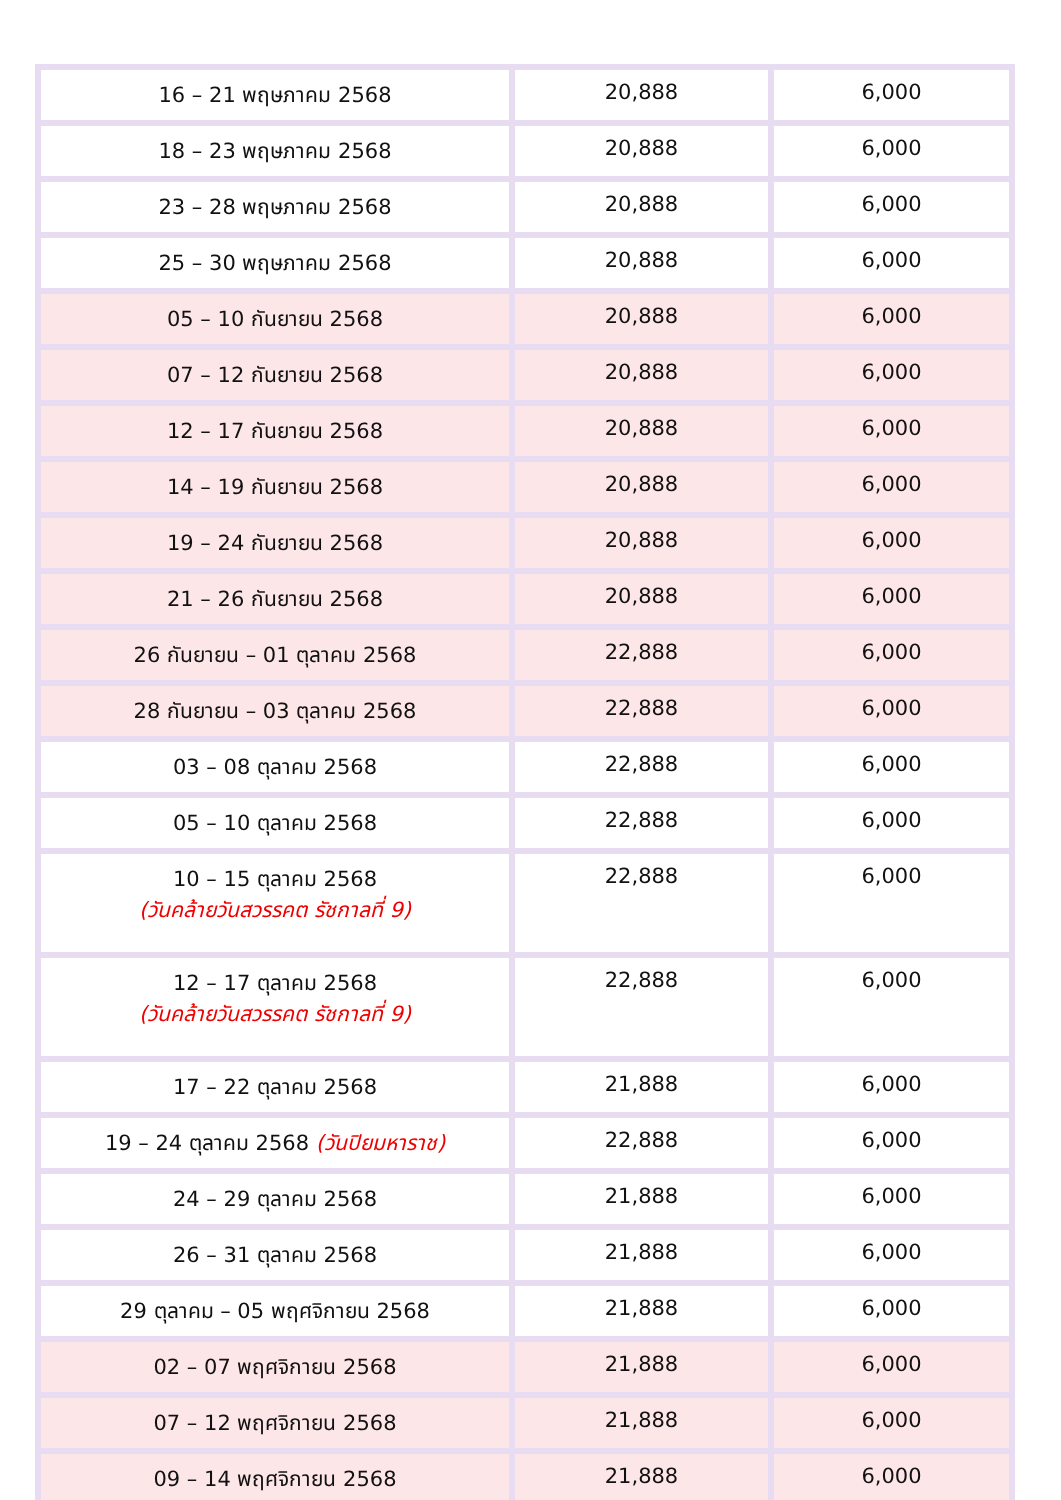| 16 – 21 พฤษภาคม 2568 | 20,888 | 6,000 |
| 18 – 23 พฤษภาคม 2568 | 20,888 | 6,000 |
| 23 – 28 พฤษภาคม 2568 | 20,888 | 6,000 |
| 25 – 30 พฤษภาคม 2568 | 20,888 | 6,000 |
| 05 – 10 กันยายน 2568 | 20,888 | 6,000 |
| 07 – 12 กันยายน 2568 | 20,888 | 6,000 |
| 12 – 17 กันยายน 2568 | 20,888 | 6,000 |
| 14 – 19 กันยายน 2568 | 20,888 | 6,000 |
| 19 – 24 กันยายน 2568 | 20,888 | 6,000 |
| 21 – 26 กันยายน 2568 | 20,888 | 6,000 |
| 26 กันยายน – 01 ตุลาคม 2568 | 22,888 | 6,000 |
| 28 กันยายน – 03 ตุลาคม 2568 | 22,888 | 6,000 |
| 03 – 08 ตุลาคม 2568 | 22,888 | 6,000 |
| 05 – 10 ตุลาคม 2568 | 22,888 | 6,000 |
| 10 – 15 ตุลาคม 2568 (วันคล้ายวันสวรรคต รัชกาลที่ 9) | 22,888 | 6,000 |
| 12 – 17 ตุลาคม 2568 (วันคล้ายวันสวรรคต รัชกาลที่ 9) | 22,888 | 6,000 |
| 17 – 22 ตุลาคม 2568 | 21,888 | 6,000 |
| 19 – 24 ตุลาคม 2568 (วันปิยมหาราช) | 22,888 | 6,000 |
| 24 – 29 ตุลาคม 2568 | 21,888 | 6,000 |
| 26 – 31 ตุลาคม 2568 | 21,888 | 6,000 |
| 29 ตุลาคม – 05 พฤศจิกายน 2568 | 21,888 | 6,000 |
| 02 – 07 พฤศจิกายน 2568 | 21,888 | 6,000 |
| 07 – 12 พฤศจิกายน 2568 | 21,888 | 6,000 |
| 09 – 14 พฤศจิกายน 2568 | 21,888 | 6,000 |